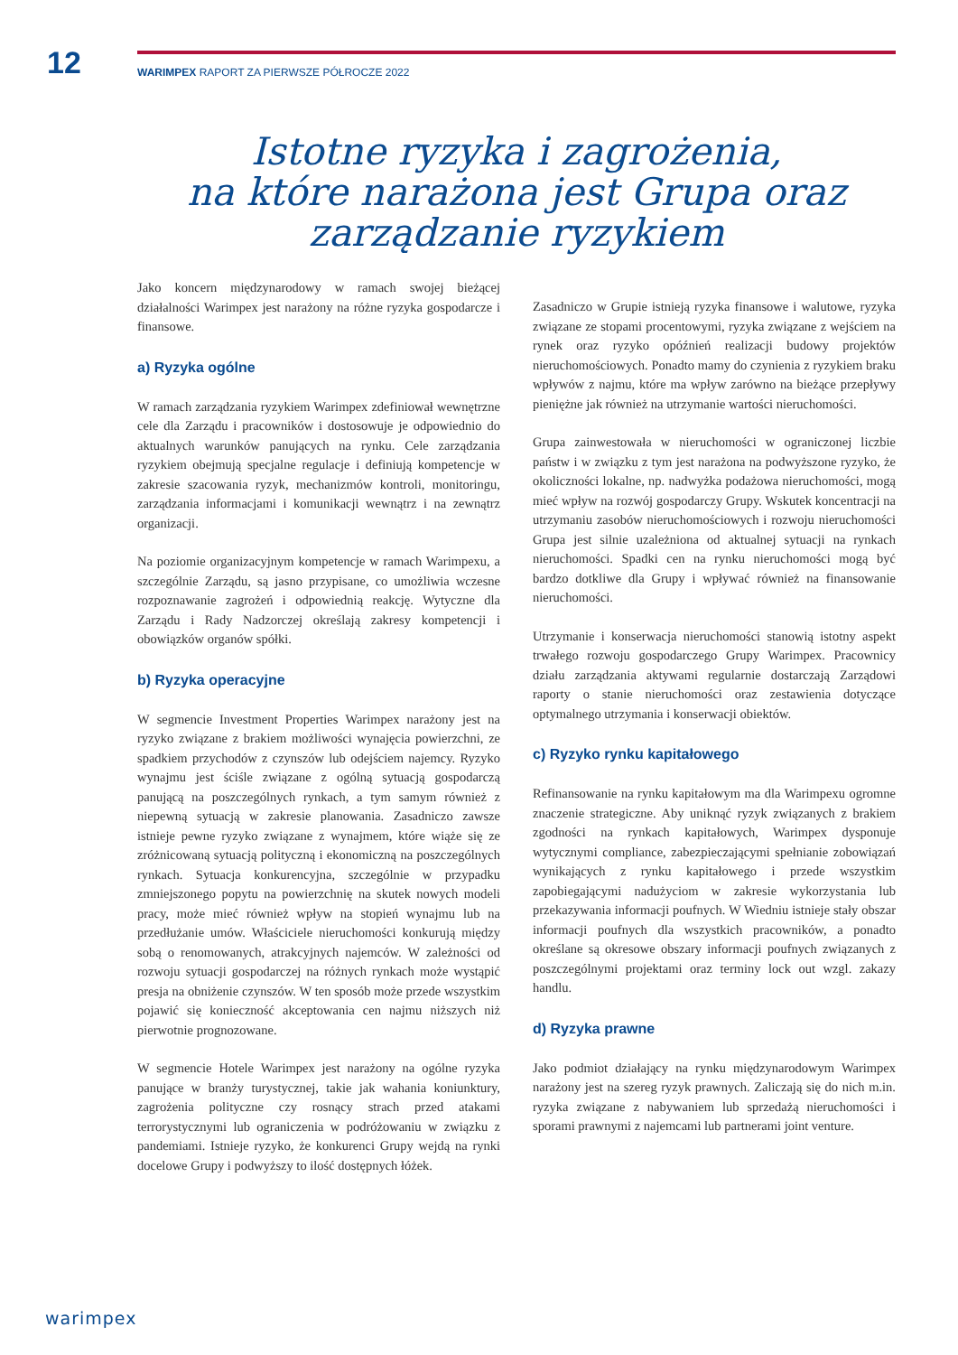12
WARIMPEX RAPORT ZA PIERWSZE PÓŁROCZE 2022
Istotne ryzyka i zagrożenia,
na które narażona jest Grupa oraz
zarządzanie ryzykiem
Jako koncern międzynarodowy w ramach swojej bieżącej działalności Warimpex jest narażony na różne ryzyka gospodarcze i finansowe.
a) Ryzyka ogólne
W ramach zarządzania ryzykiem Warimpex zdefiniował wewnętrzne cele dla Zarządu i pracowników i dostosowuje je odpowiednio do aktualnych warunków panujących na rynku. Cele zarządzania ryzykiem obejmują specjalne regulacje i definiują kompetencje w zakresie szacowania ryzyk, mechanizmów kontroli, monitoringu, zarządzania informacjami i komunikacji wewnątrz i na zewnątrz organizacji.
Na poziomie organizacyjnym kompetencje w ramach Warimpexu, a szczególnie Zarządu, są jasno przypisane, co umożliwia wczesne rozpoznawanie zagrożeń i odpowiednią reakcję. Wytyczne dla Zarządu i Rady Nadzorczej określają zakresy kompetencji i obowiązków organów spółki.
b) Ryzyka operacyjne
W segmencie Investment Properties Warimpex narażony jest na ryzyko związane z brakiem możliwości wynajęcia powierzchni, ze spadkiem przychodów z czynszów lub odejściem najemcy. Ryzyko wynajmu jest ściśle związane z ogólną sytuacją gospodarczą panującą na poszczególnych rynkach, a tym samym również z niepewną sytuacją w zakresie planowania. Zasadniczo zawsze istnieje pewne ryzyko związane z wynajmem, które wiąże się ze zróżnicowaną sytuacją polityczną i ekonomiczną na poszczególnych rynkach. Sytuacja konkurencyjna, szczególnie w przypadku zmniejszonego popytu na powierzchnię na skutek nowych modeli pracy, może mieć również wpływ na stopień wynajmu lub na przedłużanie umów. Właściciele nieruchomości konkurują między sobą o renomowanych, atrakcyjnych najemców. W zależności od rozwoju sytuacji gospodarczej na różnych rynkach może wystąpić presja na obniżenie czynszów. W ten sposób może przede wszystkim pojawić się konieczność akceptowania cen najmu niższych niż pierwotnie prognozowane.
W segmencie Hotele Warimpex jest narażony na ogólne ryzyka panujące w branży turystycznej, takie jak wahania koniunktury, zagrożenia polityczne czy rosnący strach przed atakami terrorystycznymi lub ograniczenia w podróżowaniu w związku z pandemiami. Istnieje ryzyko, że konkurenci Grupy wejdą na rynki docelowe Grupy i podwyższy to ilość dostępnych łóżek.
Zasadniczo w Grupie istnieją ryzyka finansowe i walutowe, ryzyka związane ze stopami procentowymi, ryzyka związane z wejściem na rynek oraz ryzyko opóźnień realizacji budowy projektów nieruchomościowych. Ponadto mamy do czynienia z ryzykiem braku wpływów z najmu, które ma wpływ zarówno na bieżące przepływy pieniężne jak również na utrzymanie wartości nieruchomości.
Grupa zainwestowała w nieruchomości w ograniczonej liczbie państw i w związku z tym jest narażona na podwyższone ryzyko, że okoliczności lokalne, np. nadwyżka podażowa nieruchomości, mogą mieć wpływ na rozwój gospodarczy Grupy. Wskutek koncentracji na utrzymaniu zasobów nieruchomościowych i rozwoju nieruchomości Grupa jest silnie uzależniona od aktualnej sytuacji na rynkach nieruchomości. Spadki cen na rynku nieruchomości mogą być bardzo dotkliwe dla Grupy i wpływać również na finansowanie nieruchomości.
Utrzymanie i konserwacja nieruchomości stanowią istotny aspekt trwałego rozwoju gospodarczego Grupy Warimpex. Pracownicy działu zarządzania aktywami regularnie dostarczają Zarządowi raporty o stanie nieruchomości oraz zestawienia dotyczące optymalnego utrzymania i konserwacji obiektów.
c) Ryzyko rynku kapitałowego
Refinansowanie na rynku kapitałowym ma dla Warimpexu ogromne znaczenie strategiczne. Aby uniknąć ryzyk związanych z brakiem zgodności na rynkach kapitałowych, Warimpex dysponuje wytycznymi compliance, zabezpieczającymi spełnianie zobowiązań wynikających z rynku kapitałowego i przede wszystkim zapobiegającymi nadużyciom w zakresie wykorzystania lub przekazywania informacji poufnych. W Wiedniu istnieje stały obszar informacji poufnych dla wszystkich pracowników, a ponadto określane są okresowe obszary informacji poufnych związanych z poszczególnymi projektami oraz terminy lock out wzgl. zakazy handlu.
d) Ryzyka prawne
Jako podmiot działający na rynku międzynarodowym Warimpex narażony jest na szereg ryzyk prawnych. Zaliczają się do nich m.in. ryzyka związane z nabywaniem lub sprzedażą nieruchomości i sporami prawnymi z najemcami lub partnerami joint venture.
warimpex